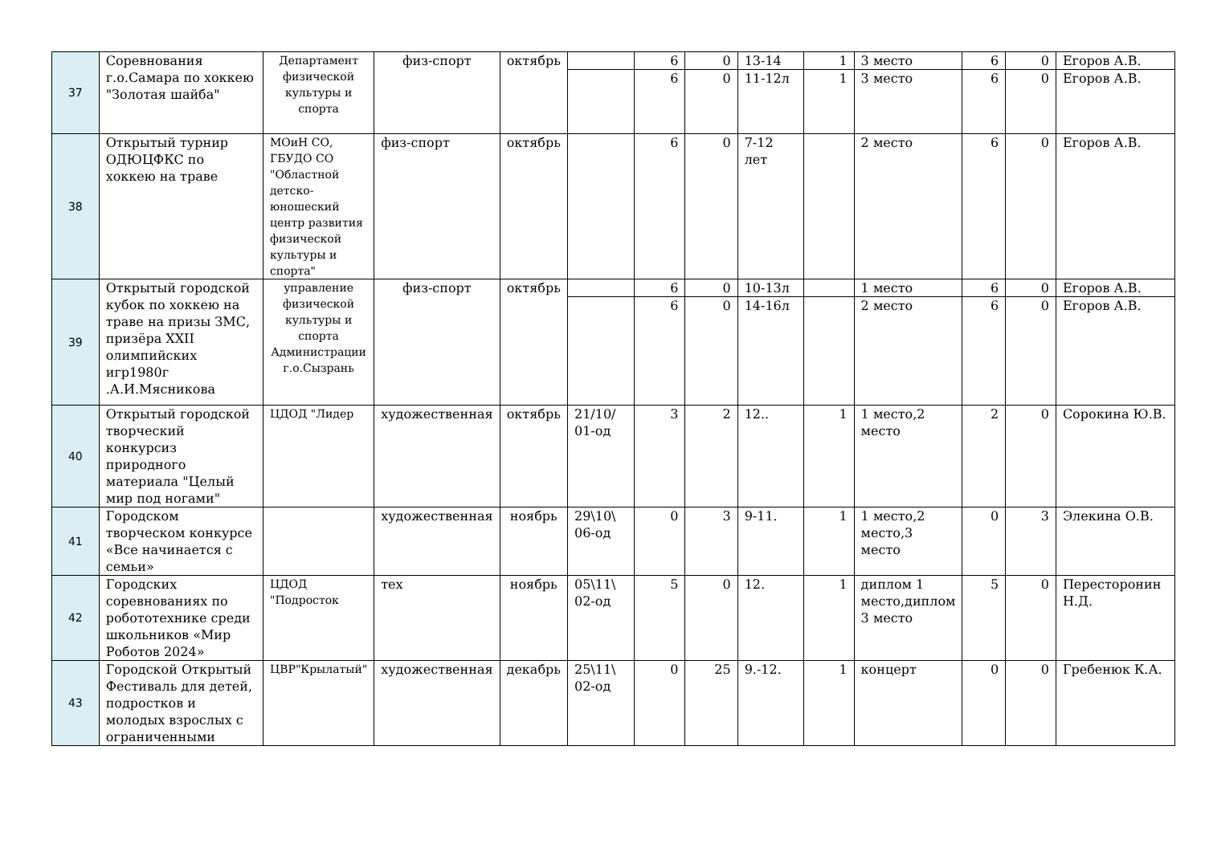| 37 | Соревнования г.о.Самара по хоккею "Золотая шайба" | Департамент физической культуры и спорта | физ-спорт | октябрь | | 6 | 0 | 13-14 | 1 | 3 место | 6 | 0 | Егоров А.В. |
| | | | | | | 6 | 0 | 11-12л | 1 | 3 место | 6 | 0 | Егоров А.В. |
| 38 | Открытый турнир ОДЮЦФКС по хоккею на траве | МОиН СО, ГБУДО СО "Областной детско-юношеский центр развития физической культуры и спорта" | физ-спорт | октябрь | | 6 | 0 | 7-12 лет | | 2 место | 6 | 0 | Егоров А.В. |
| 39 | Открытый городской кубок по хоккею на траве на призы ЗМС, призёра XXII олимпийских игр1980г .А.И.Мясникова | управление физической культуры и спорта Администрации г.о.Сызрань | физ-спорт | октябрь | | 6 | 0 | 10-13л | | 1 место | 6 | 0 | Егоров А.В. |
| | | | | | | 6 | 0 | 14-16л | | 2 место | 6 | 0 | Егоров А.В. |
| 40 | Открытый городской творческий конкурсиз природного материала "Целый мир под ногами" | ЦДОД "Лидер | художественная | октябрь | 21/10/ 01-од | 3 | 2 | 12.. | 1 | 1 место,2 место | 2 | 0 | Сорокина Ю.В. |
| 41 | Городском творческом конкурсе «Все начинается с семьи» | | художественная | ноябрь | 29\10\ 06-од | 0 | 3 | 9-11. | 1 | 1 место,2 место,3 место | 0 | 3 | Элекина О.В. |
| 42 | Городских соревнованиях по робототехнике среди школьников «Мир Роботов 2024» | ЦДОД "Подросток | тех | ноябрь | 05\11\ 02-од | 5 | 0 | 12. | 1 | диплом 1 место,диплом 3 место | 5 | 0 | Пересторонин Н.Д. |
| 43 | Городской Открытый Фестиваль для детей, подростков и молодых взрослых с ограниченными | ЦВР"Крылатый" | художественная | декабрь | 25\11\ 02-од | 0 | 25 | 9.-12. | 1 | концерт | 0 | 0 | Гребенюк К.А. |